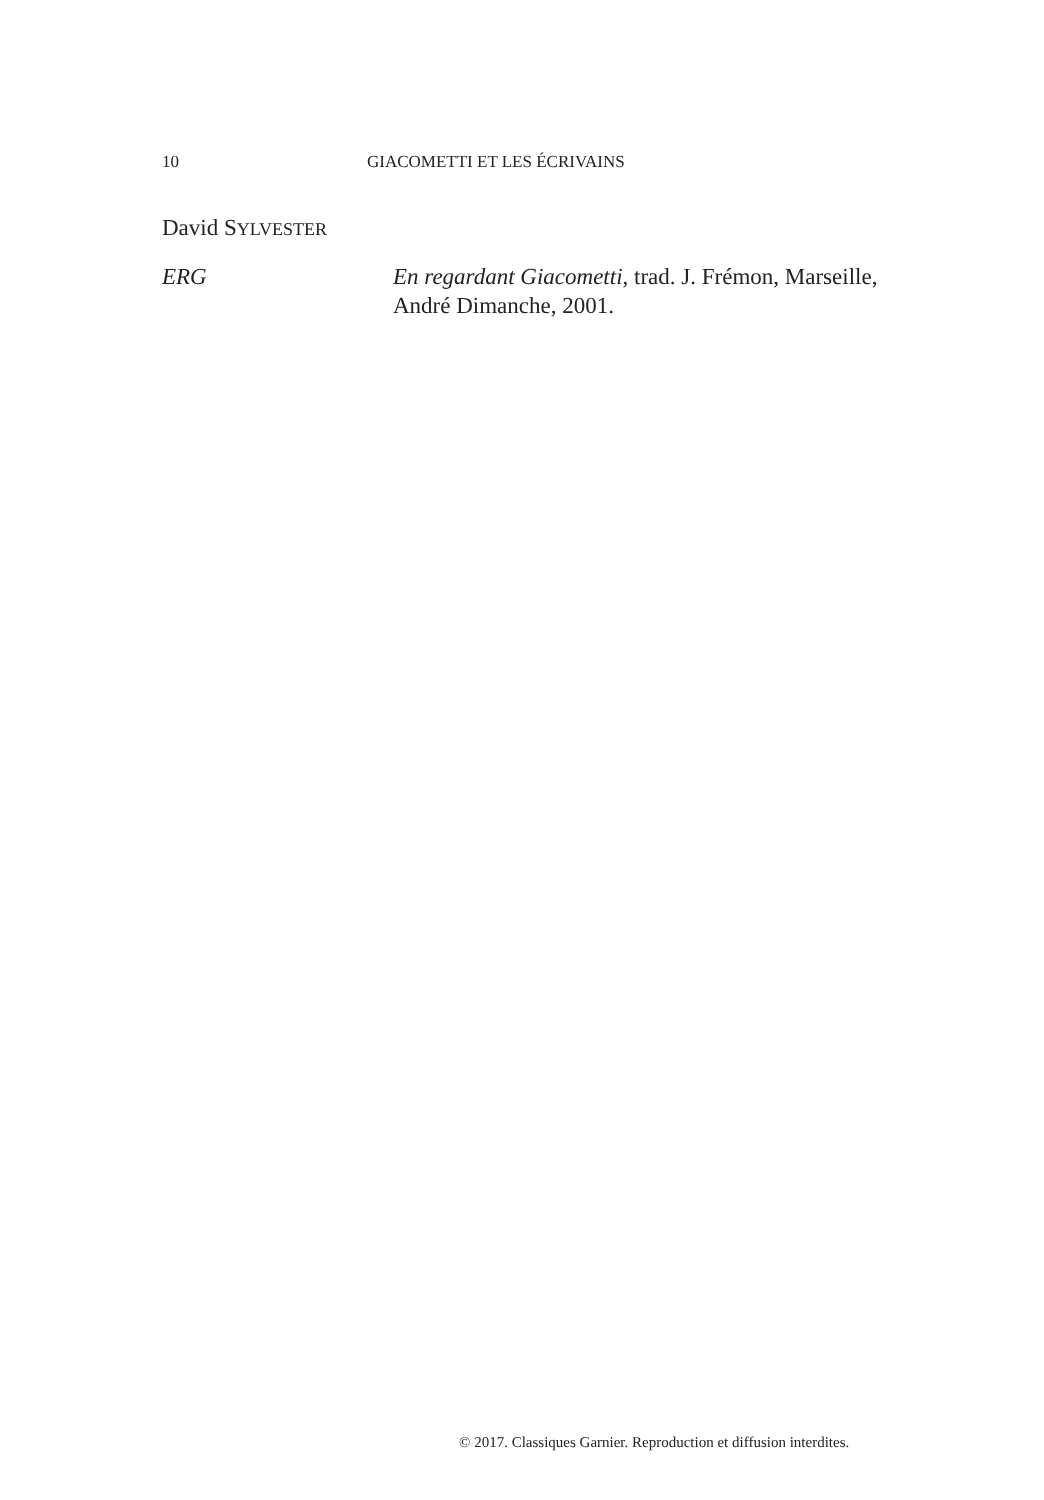10 GIACOMETTI ET LES ÉCRIVAINS
David SYLVESTER
ERG En regardant Giacometti, trad. J. Frémon, Marseille, André Dimanche, 2001.
© 2017. Classiques Garnier. Reproduction et diffusion interdites.